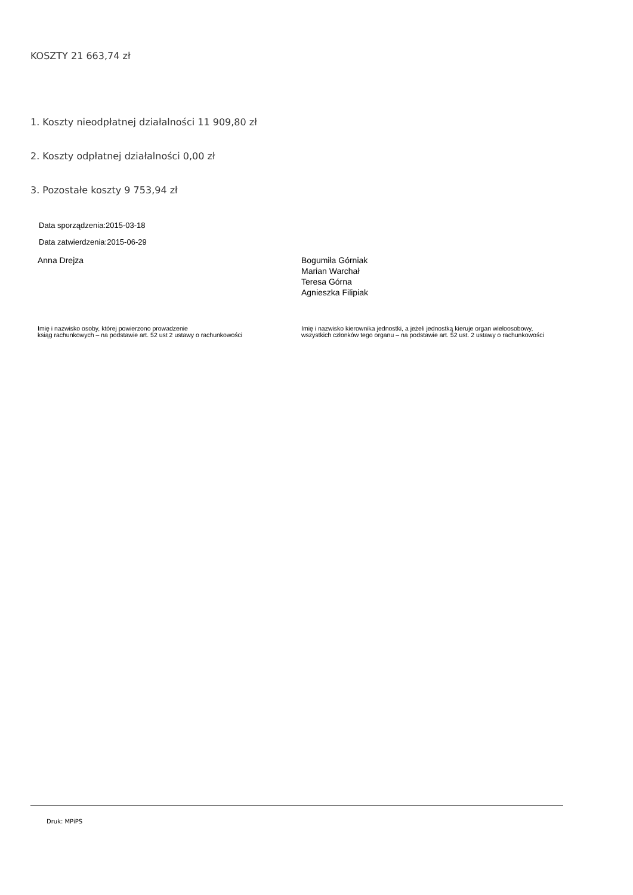KOSZTY 21 663,74 zł
1. Koszty nieodpłatnej działalności 11 909,80 zł
2. Koszty odpłatnej działalności 0,00 zł
3. Pozostałe koszty 9 753,94 zł
Data sporządzenia:2015-03-18
Data zatwierdzenia:2015-06-29
Anna Drejza Bogumiła Górniak
Marian Warchał
Teresa Górna
Agnieszka Filipiak
Imię i nazwisko osoby, której powierzono prowadzenie
ksiąg rachunkowych – na podstawie art. 52 ust 2 ustawy o rachunkowości
Imię i nazwisko kierownika jednostki, a jeżeli jednostką kieruje organ wieloosobowy, wszystkich członków tego organu – na podstawie art. 52 ust. 2 ustawy o rachunkowości
Druk: MPiPS